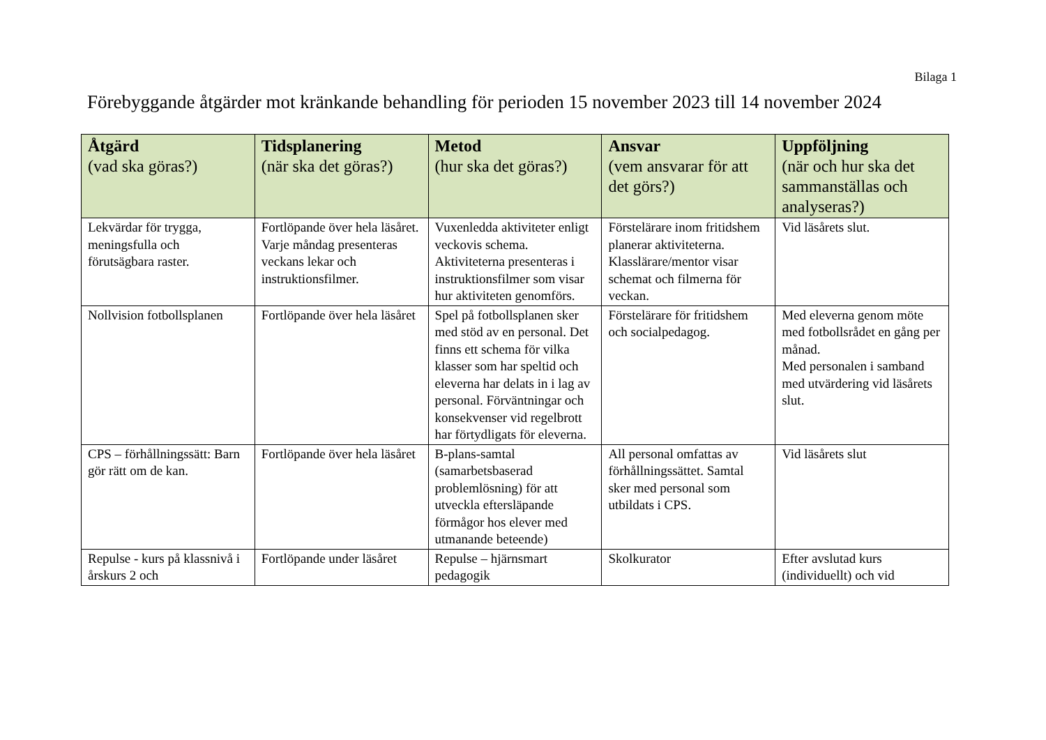Bilaga 1
Förebyggande åtgärder mot kränkande behandling för perioden 15 november 2023 till 14 november 2024
| Åtgärd (vad ska göras?) | Tidsplanering (när ska det göras?) | Metod (hur ska det göras?) | Ansvar (vem ansvarar för att det görs?) | Uppföljning (när och hur ska det sammanställas och analyseras?) |
| --- | --- | --- | --- | --- |
| Lekvärdar för trygga, meningsfulla och förutsägbara raster. | Fortlöpande över hela läsåret. Varje måndag presenteras veckans lekar och instruktionsfilmer. | Vuxenledda aktiviteter enligt veckovis schema. Aktiviteterna presenteras i instruktionsfilmer som visar hur aktiviteten genomförs. | Förstelärare inom fritidshem planerar aktiviteterna. Klasslärare/mentor visar schemat och filmerna för veckan. | Vid läsårets slut. |
| Nollvision fotbollsplanen | Fortlöpande över hela läsåret | Spel på fotbollsplanen sker med stöd av en personal. Det finns ett schema för vilka klasser som har speltid och eleverna har delats in i lag av personal. Förväntningar och konsekvenser vid regelbrott har förtydligats för eleverna. | Förstelärare för fritidshem och socialpedagog. | Med eleverna genom möte med fotbollsrådet en gång per månad. Med personalen i samband med utvärdering vid läsårets slut. |
| CPS – förhållningssätt: Barn gör rätt om de kan. | Fortlöpande över hela läsåret | B-plans-samtal (samarbetsbaserad problemlösning) för att utveckla eftersläpande förmågor hos elever med utmanande beteende) | All personal omfattas av förhållningssättet. Samtal sker med personal som utbildats i CPS. | Vid läsårets slut |
| Repulse - kurs på klassnivå i årskurs 2 och | Fortlöpande under läsåret | Repulse – hjärnsmart pedagogik | Skolkurator | Efter avslutad kurs (individuellt) och vid |